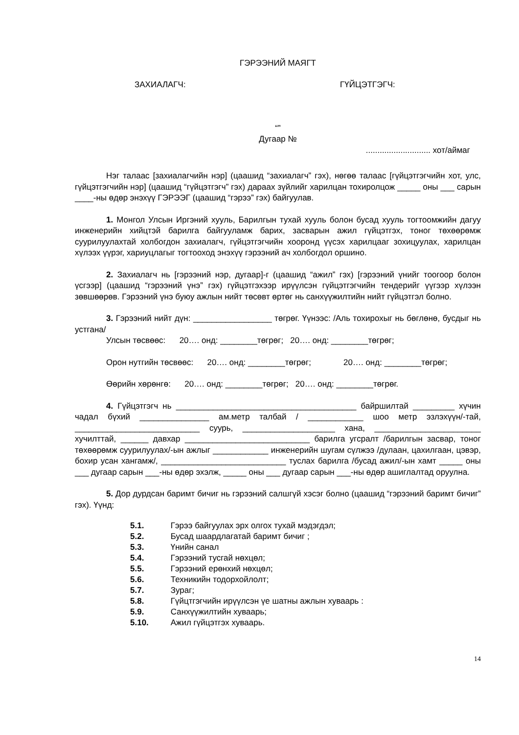ГЭРЭЭНИЙ МАЯГТ
ЗАХИАЛАГЧ: ГҮЙЦЭТГЭГЧ:
“”
Дугаар №
............................ хот/аймаг
Нэг талаас [захиалагчийн нэр] (цаашид “захиалагч” гэх), нөгөө талаас [гүйцэтгэгчийн хот, улс, гүйцэтгэгчийн нэр] (цаашид “гүйцэтгэгч” гэх) дараах зүйлийг харилцан тохиролцож _____ оны ___ сарын ____-ны өдөр энэхүү ГЭРЭЭГ (цаашид “гэрээ” гэх) байгуулав.
1. Монгол Улсын Иргэний хууль, Барилгын тухай хууль болон бусад хууль тогтоомжийн дагуу инженерийн хийцтэй барилга байгууламж барих, засварын ажил гүйцэтгэх, тоног төхөөрөмж суурилуулахтай холбогдон захиалагч, гүйцэтгэгчийн хооронд үүсэх харилцааг зохицуулах, харилцан хүлээх үүрэг, хариуцлагыг тогтооход энэхүү гэрээний ач холбогдол оршино.
2. Захиалагч нь [гэрээний нэр, дугаар]-г (цаашид “ажил” гэх) [гэрээний үнийг тоогоор болон үсгээр] (цаашид “гэрээний үнэ” гэх) гүйцэтгэхээр ирүүлсэн гүйцэтгэгчийн тендерийг үүгээр хүлээн зөвшөөрөв. Гэрээний үнэ буюу ажлын нийт төсөвт өртөг нь санхүүжилтийн нийт гүйцэтгэл болно.
3. Гэрээний нийт дүн: _________________ төгрөг. Үүнээс: /Аль тохирохыг нь бөглөнө, бусдыг нь устгана/
Улсын төсвөөс: 20…. онд: ________төгрөг; 20…. онд: ________төгрөг;
Орон нутгийн төсвөөс: 20…. онд: ________төгрөг; 20…. онд: ________төгрөг;
Өөрийн хөрөнгө: 20…. онд: ________төгрөг; 20…. онд: ________төгрөг.
4. Гүйцэтгэгч нь _______________________________________ байршилтай _________ хүчин чадал бүхий _______________ ам.метр талбай / ____________ шоо метр эзлэхүүн/-тай, ___________________________ суурь, ____________________ хана, _______________________ хучилттай, ______ давхар ___________________________ барилга угсралт /барилгын засвар, тоног төхөөрөмж суурилуулах/-ын ажлыг ____________ инженерийн шугам сүлжээ /дулаан, цахилгаан, цэвэр, бохир усан хангамж/, ___________________________ туслах барилга /бусад ажил/-ын хамт _____ оны ___ дугаар сарын ___-ны өдөр эхэлж, _____ оны ___ дугаар сарын ___-ны өдөр ашиглалтад оруулна.
5. Дор дурдсан баримт бичиг нь гэрээний салшгүй хэсэг болно (цаашид “гэрээний баримт бичиг” гэх). Үүнд:
5.1. Гэрээ байгуулах эрх олгох тухай мэдэгдэл;
5.2. Бусад шаардлагатай баримт бичиг ;
5.3. Үнийн санал
5.4. Гэрээний тусгай нөхцөл;
5.5. Гэрээний ерөнхий нөхцөл;
5.6. Техникийн тодорхойлолт;
5.7. Зураг;
5.8. Гүйцтгэгчийн ирүүлсэн үе шатны ажлын хуваарь :
5.9. Санхүүжилтийн хуваарь;
5.10. Ажил гүйцэтгэх хуваарь.
14